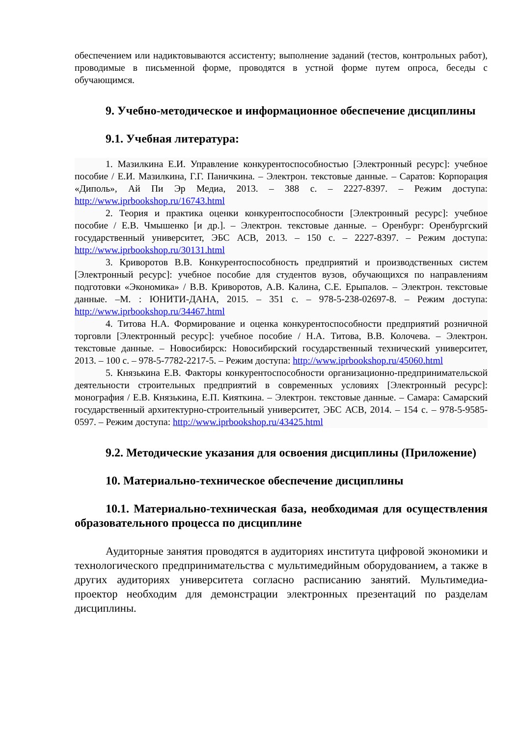обеспечением или надиктовываются ассистенту; выполнение заданий (тестов, контрольных работ), проводимые в письменной форме, проводятся в устной форме путем опроса, беседы с обучающимся.
9. Учебно-методическое и информационное обеспечение дисциплины
9.1. Учебная литература:
1. Мазилкина Е.И. Управление конкурентоспособностью [Электронный ресурс]: учебное пособие / Е.И. Мазилкина, Г.Г. Паничкина. – Электрон. текстовые данные. – Саратов: Корпорация «Диполь», Ай Пи Эр Медиа, 2013. – 388 с. – 2227-8397. – Режим доступа: http://www.iprbookshop.ru/16743.html
2. Теория и практика оценки конкурентоспособности [Электронный ресурс]: учебное пособие / Е.В. Чмышенко [и др.]. – Электрон. текстовые данные. – Оренбург: Оренбургский государственный университет, ЭБС АСВ, 2013. – 150 с. – 2227-8397. – Режим доступа: http://www.iprbookshop.ru/30131.html
3. Криворотов В.В. Конкурентоспособность предприятий и производственных систем [Электронный ресурс]: учебное пособие для студентов вузов, обучающихся по направлениям подготовки «Экономика» / В.В. Криворотов, А.В. Калина, С.Е. Ерыпалов. – Электрон. текстовые данные. –М. : ЮНИТИ-ДАНА, 2015. – 351 с. – 978-5-238-02697-8. – Режим доступа: http://www.iprbookshop.ru/34467.html
4. Титова Н.А. Формирование и оценка конкурентоспособности предприятий розничной торговли [Электронный ресурс]: учебное пособие / Н.А. Титова, В.В. Колочева. – Электрон. текстовые данные. – Новосибирск: Новосибирский государственный технический университет, 2013. – 100 с. – 978-5-7782-2217-5. – Режим доступа: http://www.iprbookshop.ru/45060.html
5. Князькина Е.В. Факторы конкурентоспособности организационно-предпринимательской деятельности строительных предприятий в современных условиях [Электронный ресурс]: монография / Е.В. Князькина, Е.П. Кияткина. – Электрон. текстовые данные. – Самара: Самарский государственный архитектурно-строительный университет, ЭБС АСВ, 2014. – 154 с. – 978-5-9585-0597. – Режим доступа: http://www.iprbookshop.ru/43425.html
9.2. Методические указания для освоения дисциплины (Приложение)
10. Материально-техническое обеспечение дисциплины
10.1. Материально-техническая база, необходимая для осуществления образовательного процесса по дисциплине
Аудиторные занятия проводятся в аудиториях института цифровой экономики и технологического предпринимательства с мультимедийным оборудованием, а также в других аудиториях университета согласно расписанию занятий. Мультимедиа-проектор необходим для демонстрации электронных презентаций по разделам дисциплины.